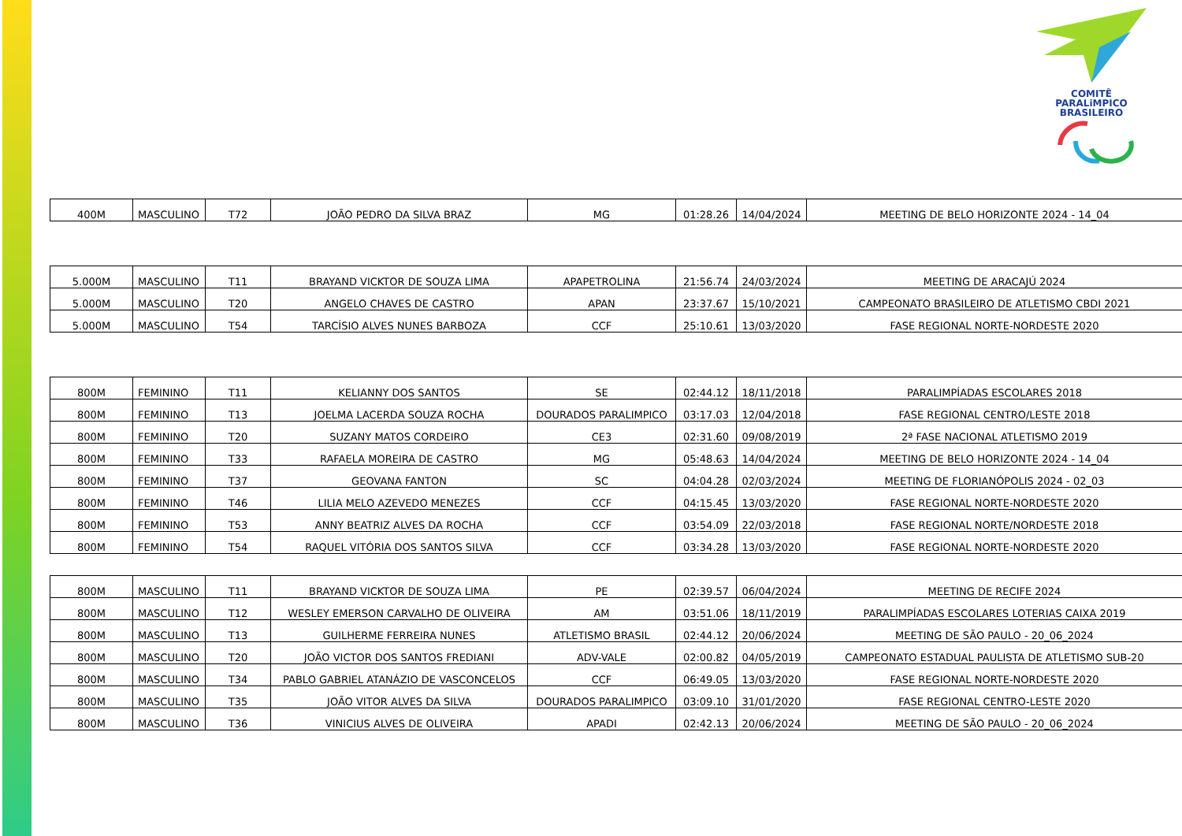COMITÊ
PARALiMPICO
BRASILEIRO
| 400M | MASCULINO | T72 | JOÃO PEDRO DA SILVA BRAZ | MG | 01:28.26 | 14/04/2024 | MEETING DE BELO HORIZONTE 2024 - 14_04 |
| 5.000M | MASCULINO | T11 | BRAYAND VICKTOR DE SOUZA LIMA | APAPETROLINA | 21:56.74 | 24/03/2024 | MEETING DE ARACAJÚ 2024 |
| 5.000M | MASCULINO | T20 | ANGELO CHAVES DE CASTRO | APAN | 23:37.67 | 15/10/2021 | CAMPEONATO BRASILEIRO DE ATLETISMO CBDI 2021 |
| 5.000M | MASCULINO | T54 | TARCÍSIO ALVES NUNES BARBOZA | CCF | 25:10.61 | 13/03/2020 | FASE REGIONAL NORTE-NORDESTE 2020 |
| 800M | FEMININO | T11 | KELIANNY DOS SANTOS | SE | 02:44.12 | 18/11/2018 | PARALIMPÍADAS ESCOLARES 2018 |
| 800M | FEMININO | T13 | JOELMA LACERDA SOUZA ROCHA | DOURADOS PARALIMPICO | 03:17.03 | 12/04/2018 | FASE REGIONAL CENTRO/LESTE 2018 |
| 800M | FEMININO | T20 | SUZANY MATOS CORDEIRO | CE3 | 02:31.60 | 09/08/2019 | 2ª FASE NACIONAL ATLETISMO 2019 |
| 800M | FEMININO | T33 | RAFAELA MOREIRA DE CASTRO | MG | 05:48.63 | 14/04/2024 | MEETING DE BELO HORIZONTE 2024 - 14_04 |
| 800M | FEMININO | T37 | GEOVANA FANTON | SC | 04:04.28 | 02/03/2024 | MEETING DE FLORIANÓPOLIS 2024 - 02_03 |
| 800M | FEMININO | T46 | LILIA MELO AZEVEDO MENEZES | CCF | 04:15.45 | 13/03/2020 | FASE REGIONAL NORTE-NORDESTE 2020 |
| 800M | FEMININO | T53 | ANNY BEATRIZ ALVES DA ROCHA | CCF | 03:54.09 | 22/03/2018 | FASE REGIONAL NORTE/NORDESTE 2018 |
| 800M | FEMININO | T54 | RAQUEL VITÓRIA DOS SANTOS SILVA | CCF | 03:34.28 | 13/03/2020 | FASE REGIONAL NORTE-NORDESTE 2020 |
| 800M | MASCULINO | T11 | BRAYAND VICKTOR DE SOUZA LIMA | PE | 02:39.57 | 06/04/2024 | MEETING DE RECIFE 2024 |
| 800M | MASCULINO | T12 | WESLEY EMERSON CARVALHO DE OLIVEIRA | AM | 03:51.06 | 18/11/2019 | PARALIMPÍADAS ESCOLARES LOTERIAS CAIXA 2019 |
| 800M | MASCULINO | T13 | GUILHERME FERREIRA NUNES | ATLETISMO BRASIL | 02:44.12 | 20/06/2024 | MEETING DE SÃO PAULO - 20_06_2024 |
| 800M | MASCULINO | T20 | JOÃO VICTOR DOS SANTOS FREDIANI | ADV-VALE | 02:00.82 | 04/05/2019 | CAMPEONATO ESTADUAL PAULISTA DE ATLETISMO SUB-20 |
| 800M | MASCULINO | T34 | PABLO GABRIEL ATANÁZIO DE VASCONCELOS | CCF | 06:49.05 | 13/03/2020 | FASE REGIONAL NORTE-NORDESTE 2020 |
| 800M | MASCULINO | T35 | JOÃO VITOR ALVES DA SILVA | DOURADOS PARALIMPICO | 03:09.10 | 31/01/2020 | FASE REGIONAL CENTRO-LESTE 2020 |
| 800M | MASCULINO | T36 | VINICIUS ALVES DE OLIVEIRA | APADI | 02:42.13 | 20/06/2024 | MEETING DE SÃO PAULO - 20_06_2024 |